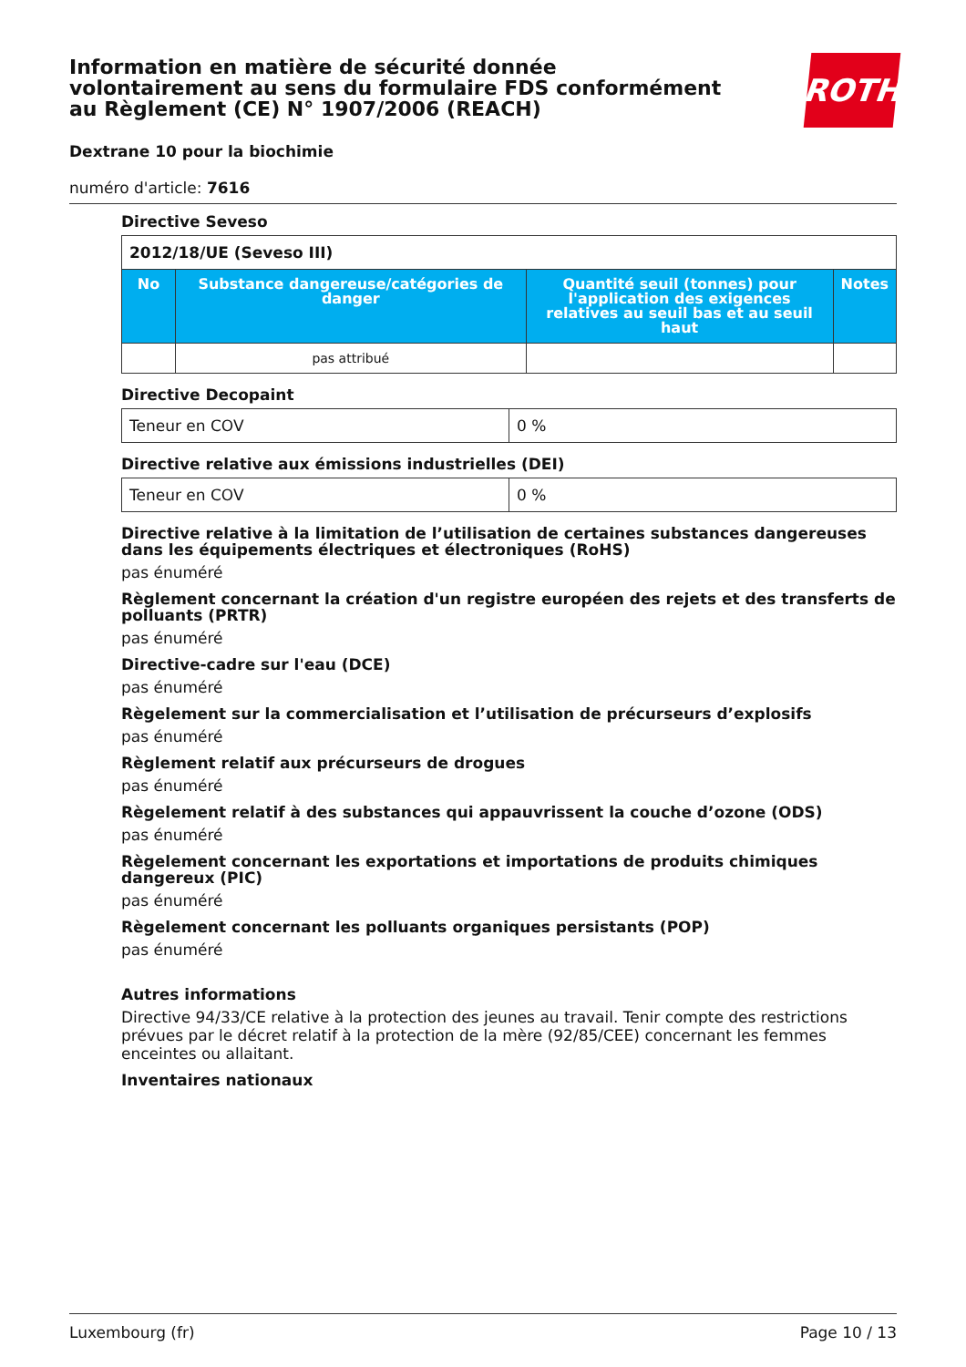Information en matière de sécurité donnée
volontairement au sens du formulaire FDS conformément
au Règlement (CE) N° 1907/2006 (REACH)
ROTH
Dextrane 10 pour la biochimie
numéro d'article: 7616
Directive Seveso
| 2012/18/UE (Seveso III) | | | |
| No | Substance dangereuse/catégories de danger | Quantité seuil (tonnes) pour l'application des exigences relatives au seuil bas et au seuil haut | Notes |
| | pas attribué | | |
Directive Decopaint
| Teneur en COV | 0 % |
Directive relative aux émissions industrielles (DEI)
| Teneur en COV | 0 % |
Directive relative à la limitation de l’utilisation de certaines substances dangereuses dans les équipements électriques et électroniques (RoHS)
pas énuméré
Règlement concernant la création d'un registre européen des rejets et des transferts de polluants (PRTR)
pas énuméré
Directive-cadre sur l'eau (DCE)
pas énuméré
Règelement sur la commercialisation et l’utilisation de précurseurs d’explosifs
pas énuméré
Règlement relatif aux précurseurs de drogues
pas énuméré
Règelement relatif à des substances qui appauvrissent la couche d’ozone (ODS)
pas énuméré
Règelement concernant les exportations et importations de produits chimiques dangereux (PIC)
pas énuméré
Règelement concernant les polluants organiques persistants (POP)
pas énuméré
Autres informations
Directive 94/33/CE relative à la protection des jeunes au travail. Tenir compte des restrictions prévues par le décret relatif à la protection de la mère (92/85/CEE) concernant les femmes enceintes ou allaitant.
Inventaires nationaux
Luxembourg (fr) Page 10 / 13